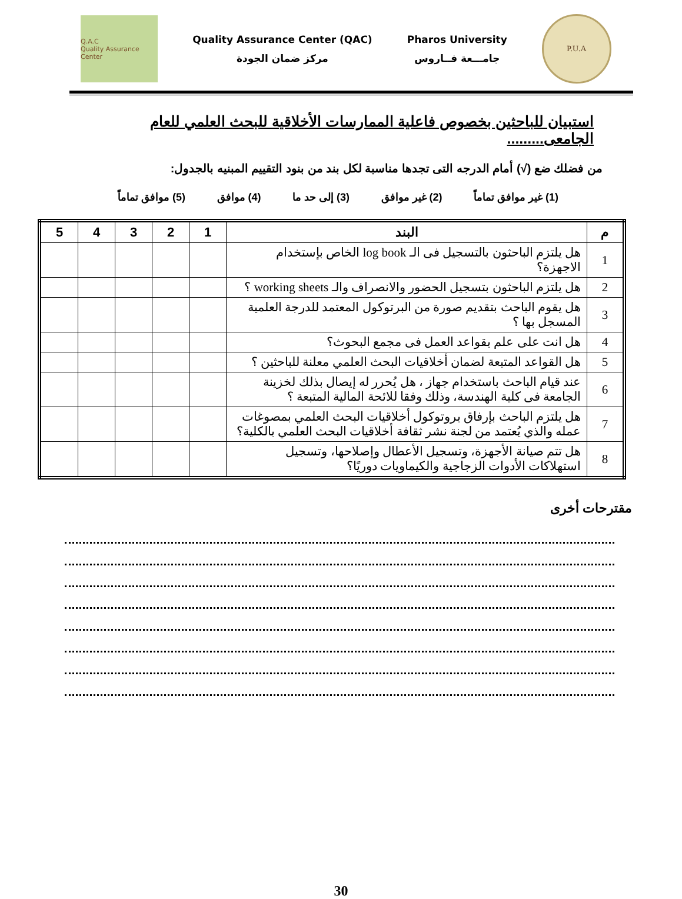Q.A.C
Quality Assurance Center
Quality Assurance Center (QAC)
مركز ضمان الجودة
Pharos University
جامـــعة فــاروس
P.U.A
استبيان للباحثين بخصوص فاعلية الممارسات الأخلاقية للبحث العلمي للعام الجامعى.........
من فضلك ضع (√) أمام الدرجه التى تجدها مناسبة لكل بند من بنود التقييم المبنيه بالجدول:
(1) غير موافق تماماً (2) غير موافق (3) إلى حد ما (4) موافق (5) موافق تماماً
| م | البند | 1 | 2 | 3 | 4 | 5 |
| --- | --- | --- | --- | --- | --- | --- |
| 1 | هل يلتزم الباحثون بالتسجيل فى الـ log book الخاص بإستخدام الاجهزة؟ | | | | | |
| 2 | هل يلتزم الباحثون بتسجيل الحضور والانصراف والـ working sheets ؟ | | | | | |
| 3 | هل يقوم الباحث بتقديم صورة من البرتوكول المعتمد للدرجة العلمية المسجل بها ؟ | | | | | |
| 4 | هل انت على علم بقواعد العمل فى مجمع البحوث؟ | | | | | |
| 5 | هل القواعد المتبعة لضمان أخلاقيات البحث العلمي معلنة للباحثين ؟ | | | | | |
| 6 | عند قيام الباحث باستخدام جهاز ، هل يُحرر له إيصال بذلك لخزينة الجامعة فى كلية الهندسة، وذلك وفقا للائحة المالية المتبعة ؟ | | | | | |
| 7 | هل يلتزم الباحث بإرفاق بروتوكول أخلاقيات البحث العلمي بمصوغات عمله والذي يُعتمد من لجنة نشر ثقافة أخلاقيات البحث العلمي بالكلية؟ | | | | | |
| 8 | هل تتم صيانة الأجهزة، وتسجيل الأعطال وإصلاحها، وتسجيل استهلاكات الأدوات الزجاجية والكيماويات دوريًا؟ | | | | | |
مقترحات أخرى
30